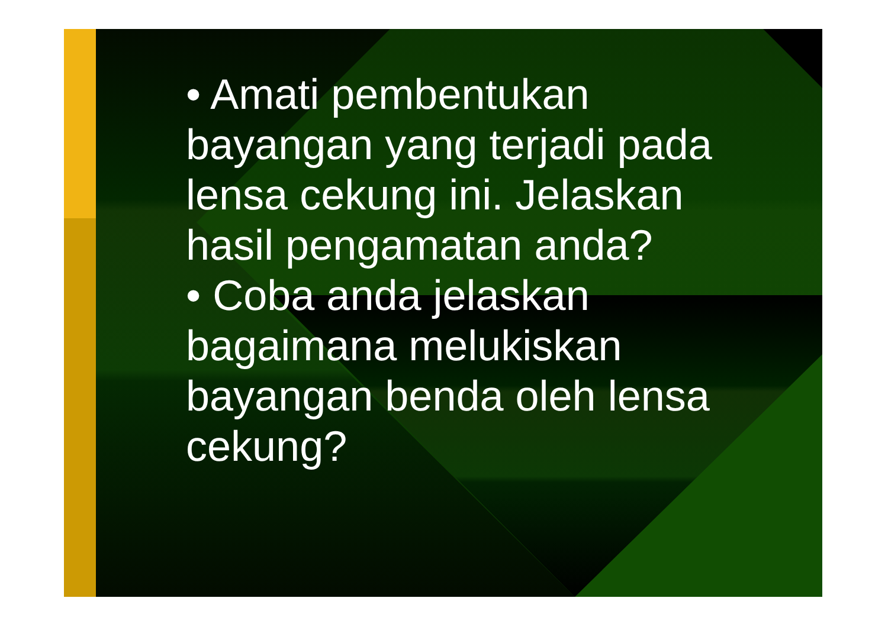• Amati pembentukan bayangan yang terjadi pada lensa cekung ini. Jelaskan hasil pengamatan anda?
• Coba anda jelaskan bagaimana melukiskan bayangan benda oleh lensa cekung?